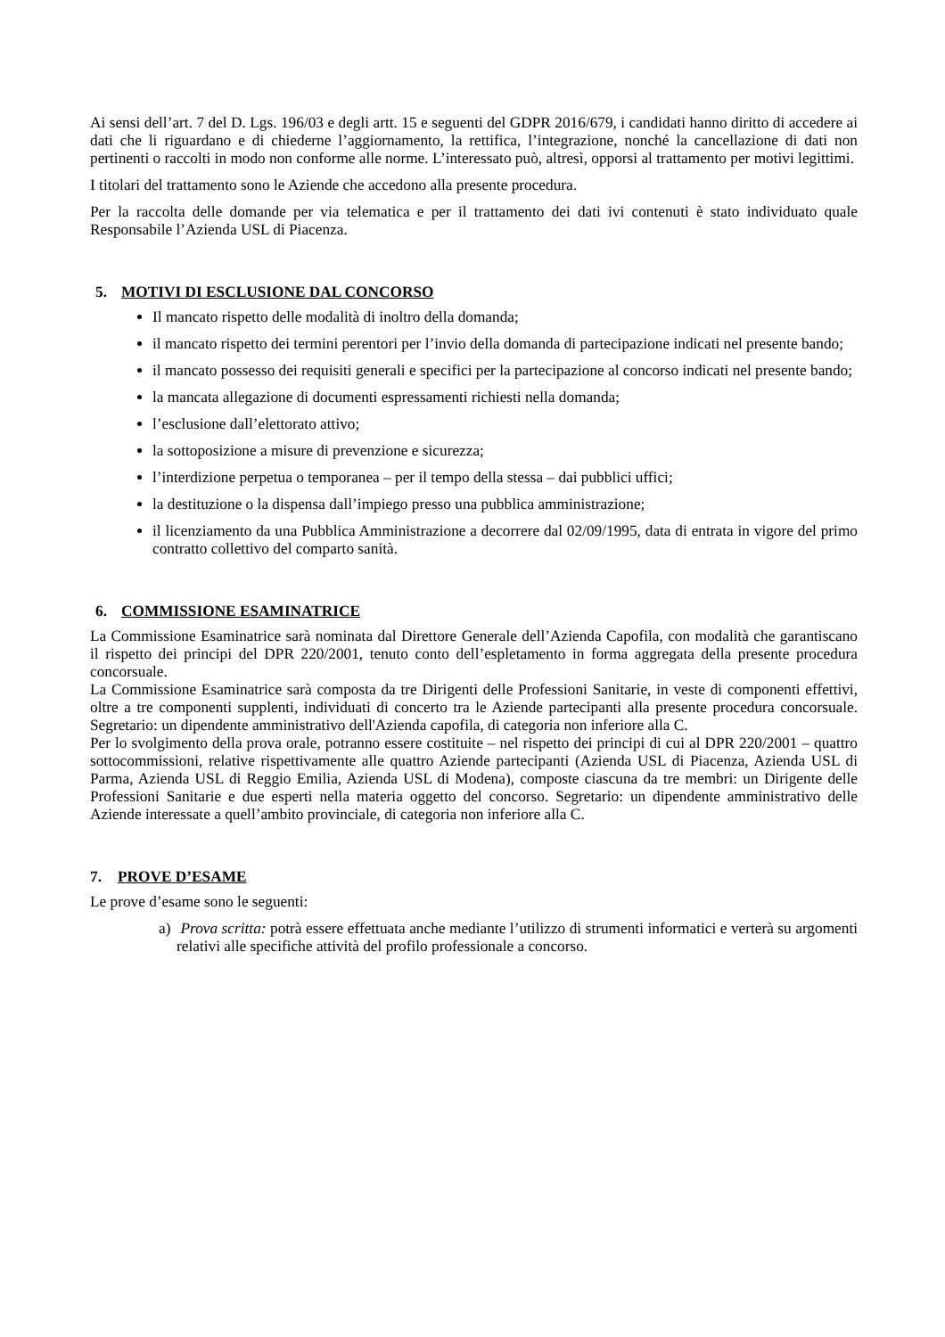Ai sensi dell’art. 7 del D. Lgs. 196/03 e degli artt. 15 e seguenti del GDPR 2016/679, i candidati hanno diritto di accedere ai dati che li riguardano e di chiederne l’aggiornamento, la rettifica, l’integrazione, nonché la cancellazione di dati non pertinenti o raccolti in modo non conforme alle norme. L’interessato può, altresì, opporsi al trattamento per motivi legittimi.
I titolari del trattamento sono le Aziende che accedono alla presente procedura.
Per la raccolta delle domande per via telematica e per il trattamento dei dati ivi contenuti è stato individuato quale Responsabile l’Azienda USL di Piacenza.
5. MOTIVI DI ESCLUSIONE DAL CONCORSO
Il mancato rispetto delle modalità di inoltro della domanda;
il mancato rispetto dei termini perentori per l’invio della domanda di partecipazione indicati nel presente bando;
il mancato possesso dei requisiti generali e specifici per la partecipazione al concorso indicati nel presente bando;
la mancata allegazione di documenti espressamenti richiesti nella domanda;
l’esclusione dall’elettorato attivo;
la sottoposizione a misure di prevenzione e sicurezza;
l’interdizione perpetua o temporanea – per il tempo della stessa – dai pubblici uffici;
la destituzione o la dispensa dall’impiego presso una pubblica amministrazione;
il licenziamento da una Pubblica Amministrazione a decorrere dal 02/09/1995, data di entrata in vigore del primo contratto collettivo del comparto sanità.
6. COMMISSIONE ESAMINATRICE
La Commissione Esaminatrice sarà nominata dal Direttore Generale dell’Azienda Capofila, con modalità che garantiscano il rispetto dei principi del DPR 220/2001, tenuto conto dell’espletamento in forma aggregata della presente procedura concorsuale.
La Commissione Esaminatrice sarà composta da tre Dirigenti delle Professioni Sanitarie, in veste di componenti effettivi, oltre a tre componenti supplenti, individuati di concerto tra le Aziende partecipanti alla presente procedura concorsuale. Segretario: un dipendente amministrativo dell'Azienda capofila, di categoria non inferiore alla C.
Per lo svolgimento della prova orale, potranno essere costituite – nel rispetto dei principi di cui al DPR 220/2001 – quattro sottocommissioni, relative rispettivamente alle quattro Aziende partecipanti (Azienda USL di Piacenza, Azienda USL di Parma, Azienda USL di Reggio Emilia, Azienda USL di Modena), composte ciascuna da tre membri: un Dirigente delle Professioni Sanitarie e due esperti nella materia oggetto del concorso. Segretario: un dipendente amministrativo delle Aziende interessate a quell’ambito provinciale, di categoria non inferiore alla C.
7. PROVE D’ESAME
Le prove d’esame sono le seguenti:
a) Prova scritta: potrà essere effettuata anche mediante l’utilizzo di strumenti informatici e verterà su argomenti relativi alle specifiche attività del profilo professionale a concorso.